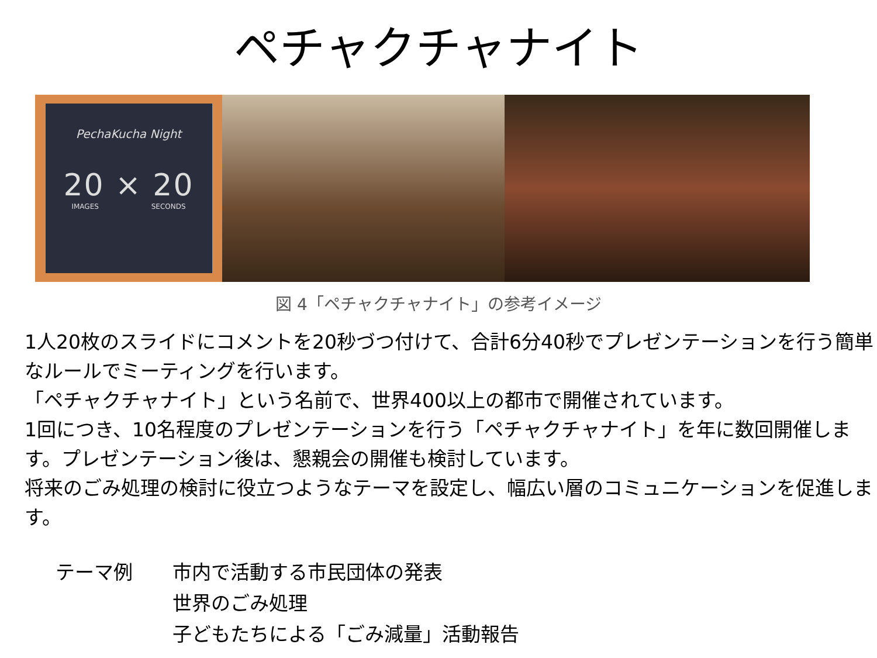ペチャクチャナイト
PechaKucha Night
20 × 20
IMAGES SECONDS
図 4「ペチャクチャナイト」の参考イメージ
1人20枚のスライドにコメントを20秒づつ付けて、合計6分40秒でプレゼンテーションを行う簡単なルールでミーティングを行います。
「ペチャクチャナイト」という名前で、世界400以上の都市で開催されています。
1回につき、10名程度のプレゼンテーションを行う「ペチャクチャナイト」を年に数回開催します。プレゼンテーション後は、懇親会の開催も検討しています。
将来のごみ処理の検討に役立つようなテーマを設定し、幅広い層のコミュニケーションを促進します。
テーマ例 市内で活動する市民団体の発表
世界のごみ処理
子どもたちによる「ごみ減量」活動報告